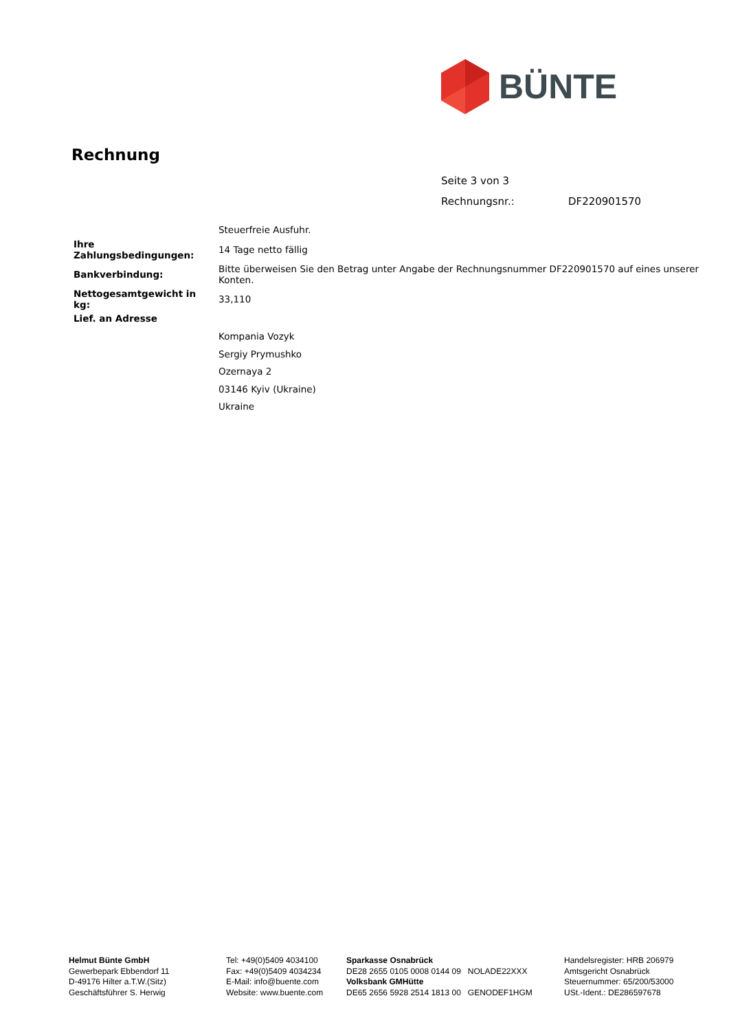BÜNTE
Rechnung
Seite 3 von 3
Rechnungsnr.: DF220901570
| | Steuerfreie Ausfuhr. |
| Ihre Zahlungsbedingungen: | 14 Tage netto fällig |
| Bankverbindung: | Bitte überweisen Sie den Betrag unter Angabe der Rechnungsnummer DF220901570 auf eines unserer Konten. |
| Nettogesamtgewicht in kg: | 33,110 |
Lief. an Adresse
Kompania Vozyk
Sergiy Prymushko
Ozernaya 2
03146 Kyiv (Ukraine)
Ukraine
Helmut Bünte GmbH
Gewerbepark Ebbendorf 11
D-49176 Hilter a.T.W.(Sitz)
Geschäftsführer S. Herwig
Tel: +49(0)5409 4034100
Fax: +49(0)5409 4034234
E-Mail: info@buente.com
Website: www.buente.com
Sparkasse Osnabrück
DE28 2655 0105 0008 0144 09 NOLADE22XXX
Volksbank GMHütte
DE65 2656 5928 2514 1813 00 GENODEF1HGM
Handelsregister: HRB 206979
Amtsgericht Osnabrück
Steuernummer: 65/200/53000
USt.-Ident.: DE286597678